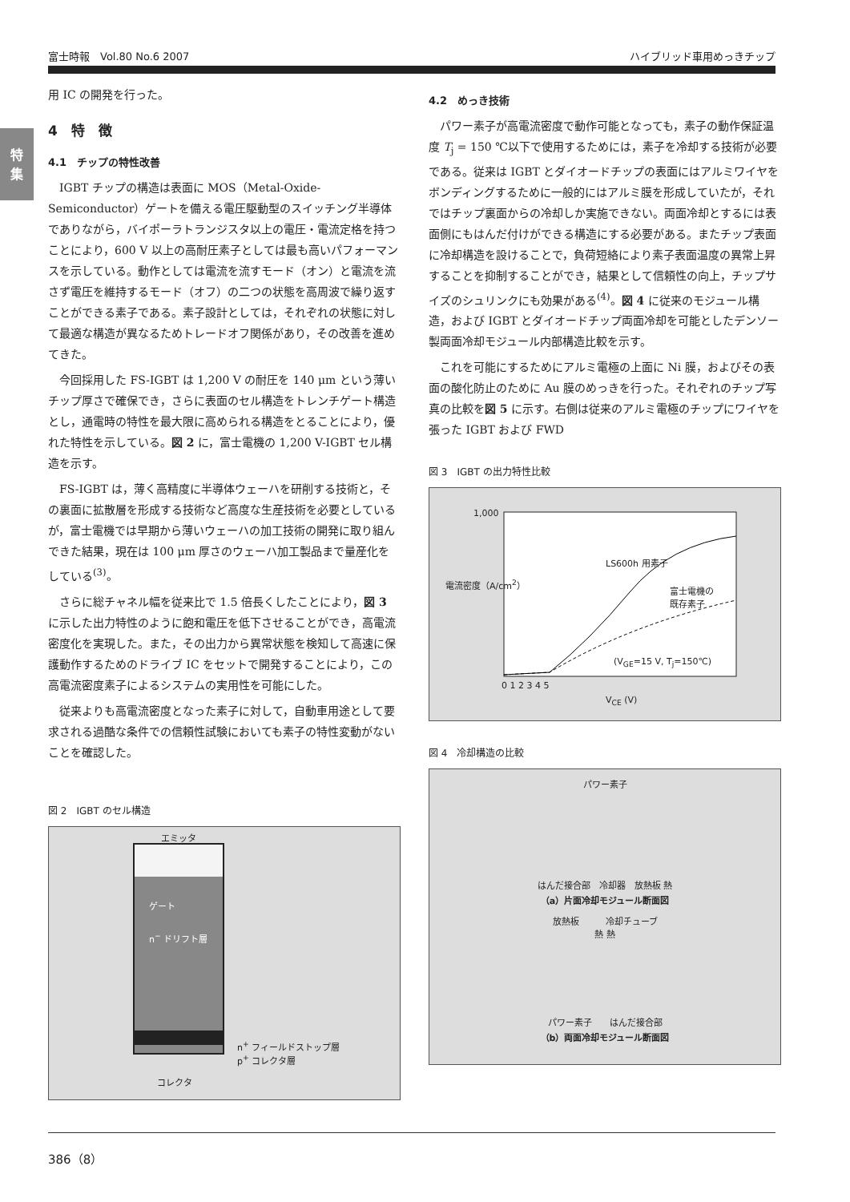富士時報　Vol.80 No.6 2007 ハイブリッド車用めっきチップ
特
集
用 IC の開発を行った。
4　特　徴
4.1　チップの特性改善
IGBT チップの構造は表面に MOS（Metal-Oxide-Semiconductor）ゲートを備える電圧駆動型のスイッチング半導体でありながら，バイポーラトランジスタ以上の電圧・電流定格を持つことにより，600 V 以上の高耐圧素子としては最も高いパフォーマンスを示している。動作としては電流を流すモード（オン）と電流を流さず電圧を維持するモード（オフ）の二つの状態を高周波で繰り返すことができる素子である。素子設計としては，それぞれの状態に対して最適な構造が異なるためトレードオフ関係があり，その改善を進めてきた。
今回採用した FS-IGBT は 1,200 V の耐圧を 140 μm という薄いチップ厚さで確保でき，さらに表面のセル構造をトレンチゲート構造とし，通電時の特性を最大限に高められる構造をとることにより，優れた特性を示している。図 2 に，富士電機の 1,200 V-IGBT セル構造を示す。
FS-IGBT は，薄く高精度に半導体ウェーハを研削する技術と，その裏面に拡散層を形成する技術など高度な生産技術を必要としているが，富士電機では早期から薄いウェーハの加工技術の開発に取り組んできた結果，現在は 100 μm 厚さのウェーハ加工製品まで量産化をしている<sup>(3)</sup>。
さらに総チャネル幅を従来比で 1.5 倍長くしたことにより，図 3 に示した出力特性のように飽和電圧を低下させることができ，高電流密度化を実現した。また，その出力から異常状態を検知して高速に保護動作するためのドライブ IC をセットで開発することにより，この高電流密度素子によるシステムの実用性を可能にした。
従来よりも高電流密度となった素子に対して，自動車用途として要求される過酷な条件での信頼性試験においても素子の特性変動がないことを確認した。
図 2　IGBT のセル構造
エミッタ
ゲート
n<sup>−</sup> ドリフト層
n<sup>+</sup> フィールドストップ層
p<sup>+</sup> コレクタ層
コレクタ
4.2　めっき技術
パワー素子が高電流密度で動作可能となっても，素子の動作保証温度 T<sub>j</sub> = 150 ℃以下で使用するためには，素子を冷却する技術が必要である。従来は IGBT とダイオードチップの表面にはアルミワイヤをボンディングするために一般的にはアルミ膜を形成していたが，それではチップ裏面からの冷却しか実施できない。両面冷却とするには表面側にもはんだ付けができる構造にする必要がある。またチップ表面に冷却構造を設けることで，負荷短絡により素子表面温度の異常上昇することを抑制することができ，結果として信頼性の向上，チップサイズのシュリンクにも効果がある<sup>(4)</sup>。図 4 に従来のモジュール構造，および IGBT とダイオードチップ両面冷却を可能としたデンソー製両面冷却モジュール内部構造比較を示す。
これを可能にするためにアルミ電極の上面に Ni 膜，およびその表面の酸化防止のために Au 膜のめっきを行った。それぞれのチップ写真の比較を図 5 に示す。右側は従来のアルミ電極のチップにワイヤを張った IGBT および FWD
図 3　IGBT の出力特性比較
LS600h 用素子
富士電機の
既存素子
1,000
(V<sub>GE</sub>=15 V, T<sub>j</sub>=150℃)
0 1 2 3 4 5
V<sub>CE</sub> (V)
電流密度（A/cm<sup>2</sup>）
図 4　冷却構造の比較
パワー素子
はんだ接合部　冷却器　放熱板 熱
（a）片面冷却モジュール断面図
放熱板　　　冷却チューブ
熱 熱
パワー素子　　はんだ接合部
（b）両面冷却モジュール断面図
386（8）